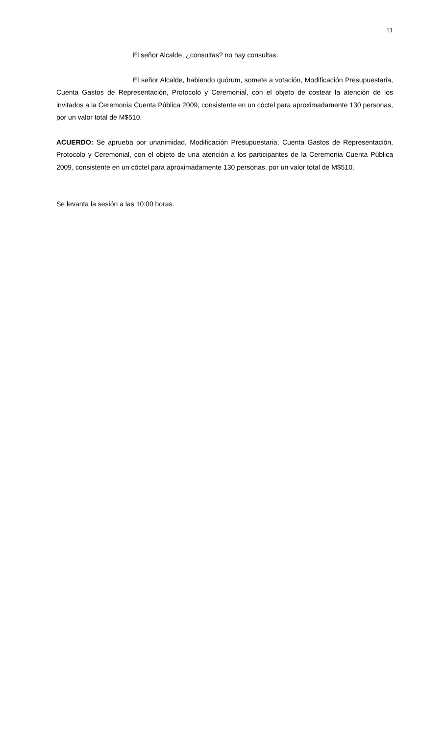11
El señor Alcalde, ¿consultas? no hay consultas.
El señor Alcalde, habiendo quórum, somete a votación, Modificación Presupuestaria, Cuenta Gastos de Representación, Protocolo y Ceremonial, con el objeto de costear la atención de los invitados a la Ceremonia Cuenta Pública 2009, consistente en un cóctel para aproximadamente 130 personas, por un valor total de M$510.
ACUERDO: Se aprueba por unanimidad, Modificación Presupuestaria, Cuenta Gastos de Representación, Protocolo y Ceremonial, con el objeto de una atención a los participantes de la Ceremonia Cuenta Pública 2009, consistente en un cóctel para aproximadamente 130 personas, por un valor total de M$510.
Se levanta la sesión a las 10:00 horas.